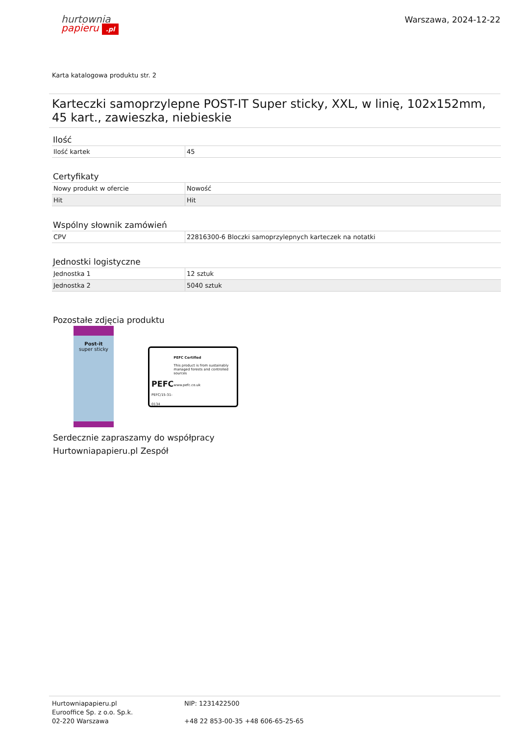hurtownia
papieru .pl
Warszawa, 2024-12-22
Karta katalogowa produktu str. 2
Karteczki samoprzylepne POST-IT Super sticky, XXL, w linię, 102x152mm, 45 kart., zawieszka, niebieskie
Ilość
| Ilość kartek | 45 |
Certyfikaty
| Nowy produkt w ofercie | Nowość |
| Hit | Hit |
Wspólny słownik zamówień
| CPV | 22816300-6 Bloczki samoprzylepnych karteczek na notatki |
Jednostki logistyczne
| Jednostka 1 | 12 sztuk |
| Jednostka 2 | 5040 sztuk |
Pozostałe zdjęcia produktu
Post-it
super sticky
PEFC
PEFC/15-31-0134
PEFC Certified
This product is from sustainably managed forests and controlled sources
www.pefc.co.uk
Serdecznie zapraszamy do współpracy
Hurtowniapapieru.pl Zespół
Hurtowniapapieru.pl
Eurooffice Sp. z o.o. Sp.k.
02-220 Warszawa
NIP: 1231422500
+48 22 853-00-35 +48 606-65-25-65